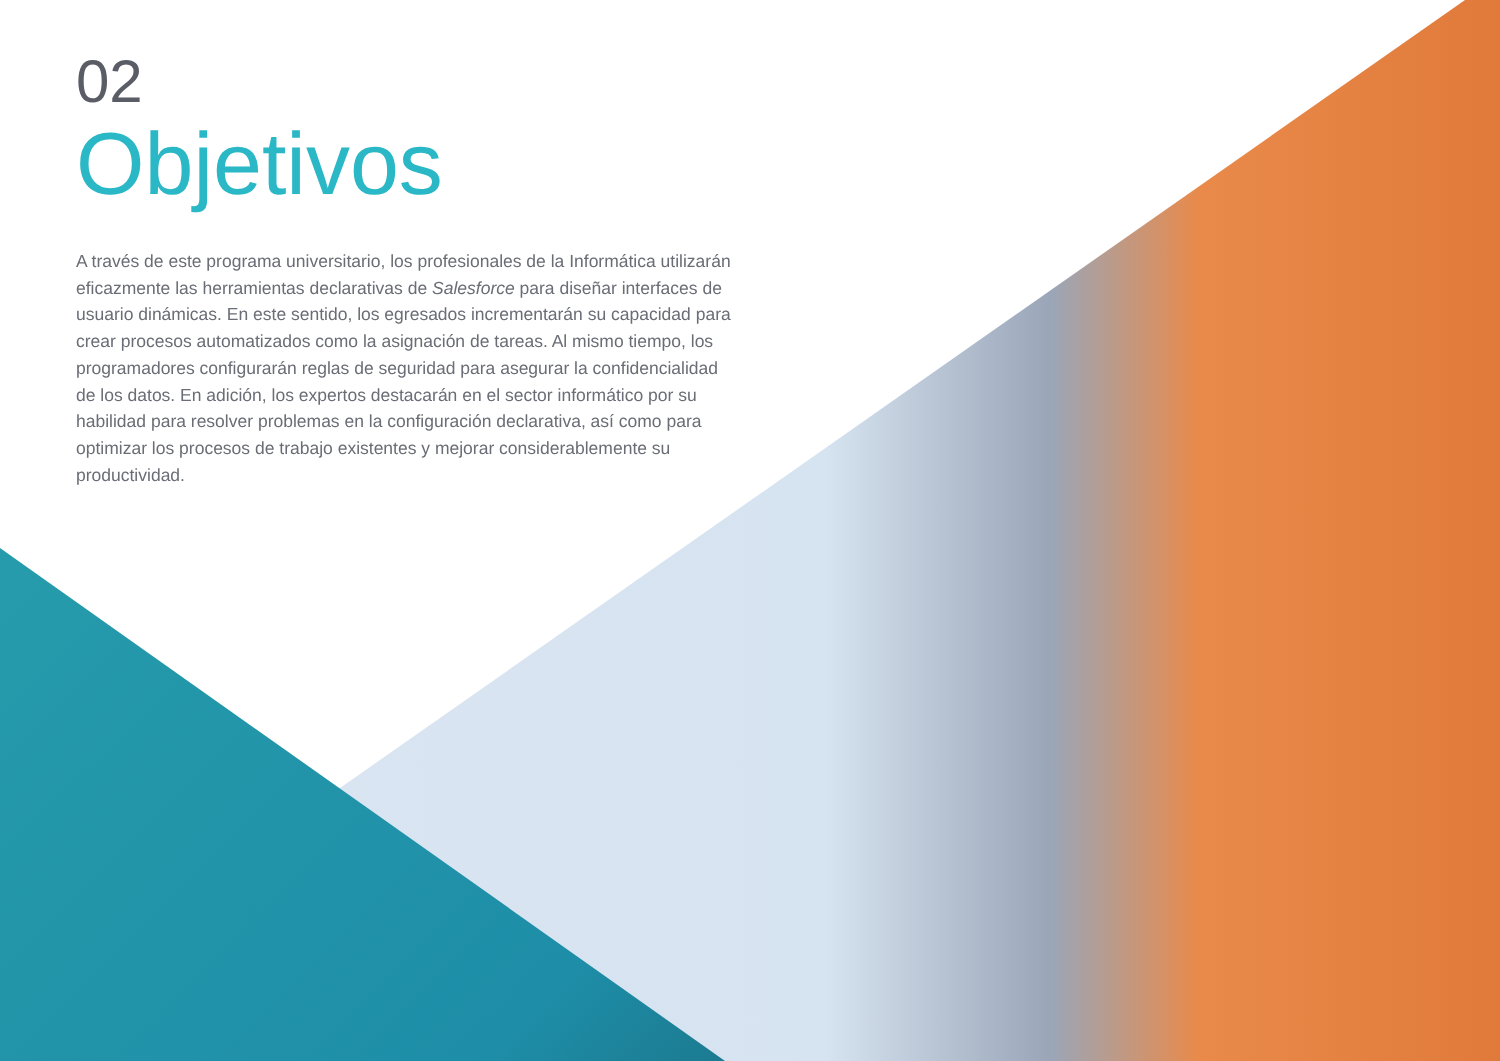02
Objetivos
A través de este programa universitario, los profesionales de la Informática utilizarán eficazmente las herramientas declarativas de Salesforce para diseñar interfaces de usuario dinámicas. En este sentido, los egresados incrementarán su capacidad para crear procesos automatizados como la asignación de tareas. Al mismo tiempo, los programadores configurarán reglas de seguridad para asegurar la confidencialidad de los datos. En adición, los expertos destacarán en el sector informático por su habilidad para resolver problemas en la configuración declarativa, así como para optimizar los procesos de trabajo existentes y mejorar considerablemente su productividad.